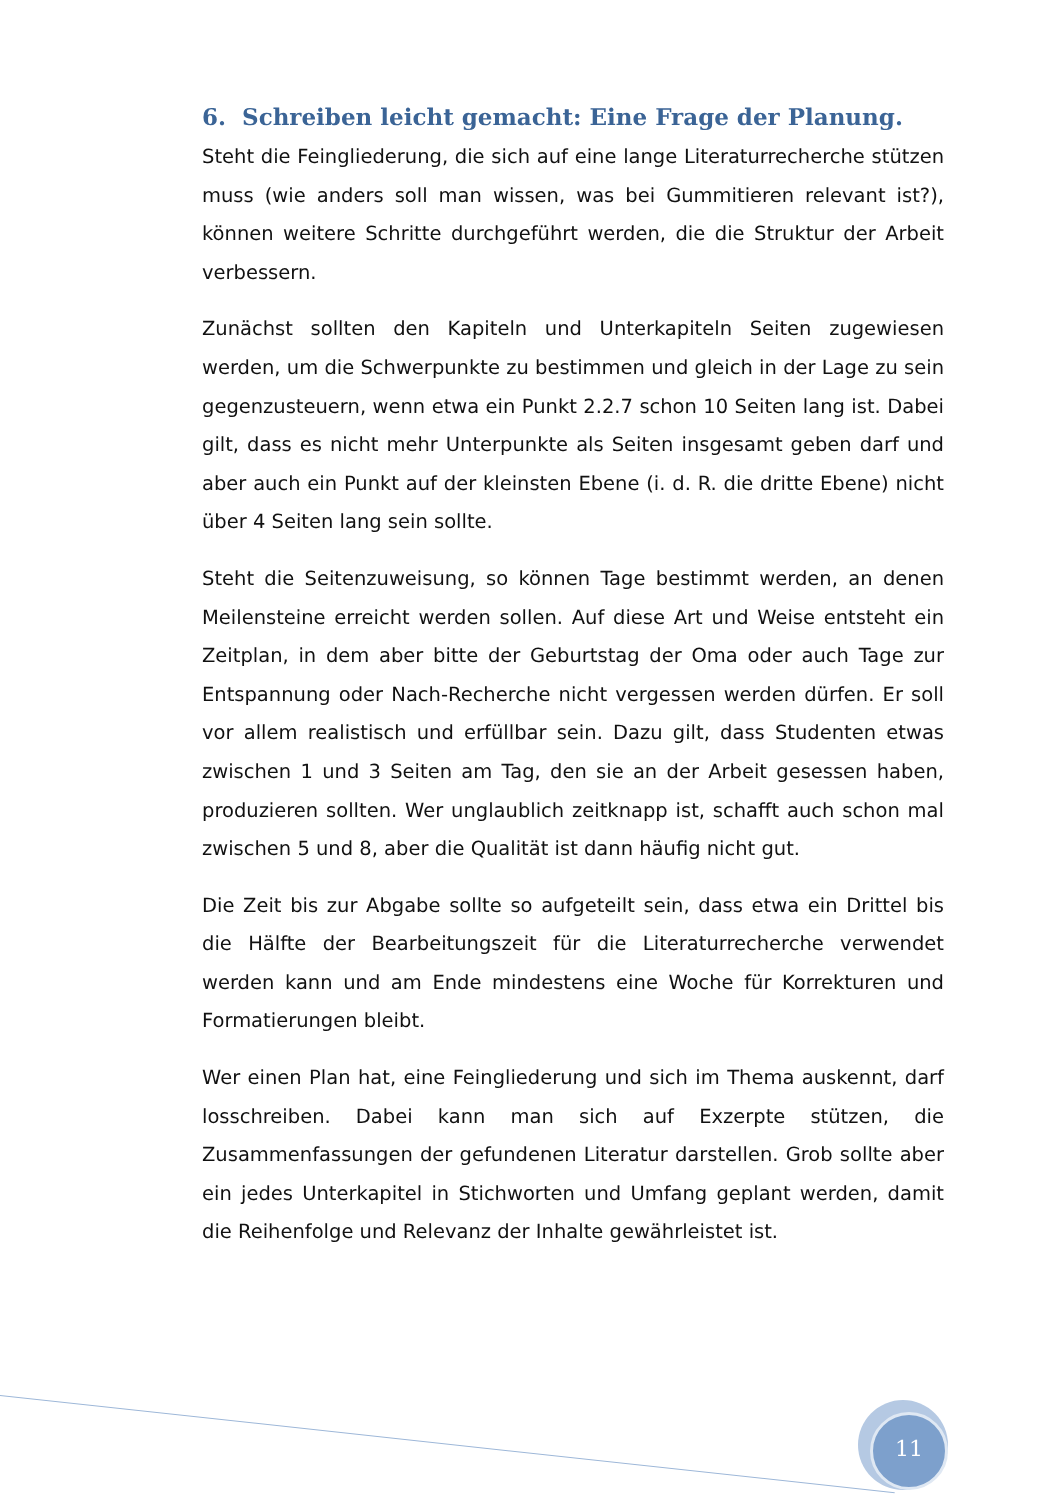6. Schreiben leicht gemacht: Eine Frage der Planung.
Steht die Feingliederung, die sich auf eine lange Literaturrecherche stützen muss (wie anders soll man wissen, was bei Gummitieren relevant ist?), können weitere Schritte durchgeführt werden, die die Struktur der Arbeit verbessern.
Zunächst sollten den Kapiteln und Unterkapiteln Seiten zugewiesen werden, um die Schwerpunkte zu bestimmen und gleich in der Lage zu sein gegenzusteuern, wenn etwa ein Punkt 2.2.7 schon 10 Seiten lang ist. Dabei gilt, dass es nicht mehr Unterpunkte als Seiten insgesamt geben darf und aber auch ein Punkt auf der kleinsten Ebene (i. d. R. die dritte Ebene) nicht über 4 Seiten lang sein sollte.
Steht die Seitenzuweisung, so können Tage bestimmt werden, an denen Meilensteine erreicht werden sollen. Auf diese Art und Weise entsteht ein Zeitplan, in dem aber bitte der Geburtstag der Oma oder auch Tage zur Entspannung oder Nach-Recherche nicht vergessen werden dürfen. Er soll vor allem realistisch und erfüllbar sein. Dazu gilt, dass Studenten etwas zwischen 1 und 3 Seiten am Tag, den sie an der Arbeit gesessen haben, produzieren sollten. Wer unglaublich zeitknapp ist, schafft auch schon mal zwischen 5 und 8, aber die Qualität ist dann häufig nicht gut.
Die Zeit bis zur Abgabe sollte so aufgeteilt sein, dass etwa ein Drittel bis die Hälfte der Bearbeitungszeit für die Literaturrecherche verwendet werden kann und am Ende mindestens eine Woche für Korrekturen und Formatierungen bleibt.
Wer einen Plan hat, eine Feingliederung und sich im Thema auskennt, darf losschreiben. Dabei kann man sich auf Exzerpte stützen, die Zusammenfassungen der gefundenen Literatur darstellen. Grob sollte aber ein jedes Unterkapitel in Stichworten und Umfang geplant werden, damit die Reihenfolge und Relevanz der Inhalte gewährleistet ist.
11